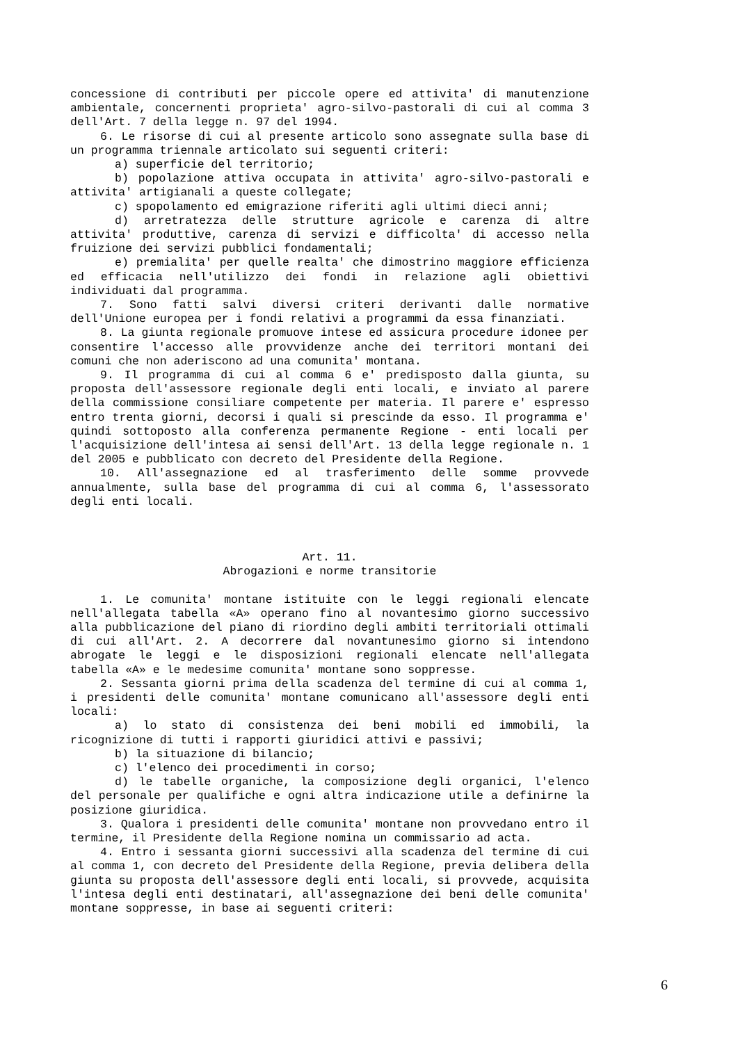concessione di contributi per piccole opere ed attivita' di manutenzione ambientale, concernenti proprieta' agro-silvo-pastorali di cui al comma 3 dell'Art. 7 della legge n. 97 del 1994.
6. Le risorse di cui al presente articolo sono assegnate sulla base di un programma triennale articolato sui seguenti criteri:
a) superficie del territorio;
b) popolazione attiva occupata in attivita' agro-silvo-pastorali e attivita' artigianali a queste collegate;
c) spopolamento ed emigrazione riferiti agli ultimi dieci anni;
d) arretratezza delle strutture agricole e carenza di altre attivita' produttive, carenza di servizi e difficolta' di accesso nella fruizione dei servizi pubblici fondamentali;
e) premialita' per quelle realta' che dimostrino maggiore efficienza ed efficacia nell'utilizzo dei fondi in relazione agli obiettivi individuati dal programma.
7. Sono fatti salvi diversi criteri derivanti dalle normative dell'Unione europea per i fondi relativi a programmi da essa finanziati.
8. La giunta regionale promuove intese ed assicura procedure idonee per consentire l'accesso alle provvidenze anche dei territori montani dei comuni che non aderiscono ad una comunita' montana.
9. Il programma di cui al comma 6 e' predisposto dalla giunta, su proposta dell'assessore regionale degli enti locali, e inviato al parere della commissione consiliare competente per materia. Il parere e' espresso entro trenta giorni, decorsi i quali si prescinde da esso. Il programma e' quindi sottoposto alla conferenza permanente Regione - enti locali per l'acquisizione dell'intesa ai sensi dell'Art. 13 della legge regionale n. 1 del 2005 e pubblicato con decreto del Presidente della Regione.
10. All'assegnazione ed al trasferimento delle somme provvede annualmente, sulla base del programma di cui al comma 6, l'assessorato degli enti locali.
Art. 11.
Abrogazioni e norme transitorie
1. Le comunita' montane istituite con le leggi regionali elencate nell'allegata tabella «A» operano fino al novantesimo giorno successivo alla pubblicazione del piano di riordino degli ambiti territoriali ottimali di cui all'Art. 2. A decorrere dal novantunesimo giorno si intendono abrogate le leggi e le disposizioni regionali elencate nell'allegata tabella «A» e le medesime comunita' montane sono soppresse.
2. Sessanta giorni prima della scadenza del termine di cui al comma 1, i presidenti delle comunita' montane comunicano all'assessore degli enti locali:
a) lo stato di consistenza dei beni mobili ed immobili, la ricognizione di tutti i rapporti giuridici attivi e passivi;
b) la situazione di bilancio;
c) l'elenco dei procedimenti in corso;
d) le tabelle organiche, la composizione degli organici, l'elenco del personale per qualifiche e ogni altra indicazione utile a definirne la posizione giuridica.
3. Qualora i presidenti delle comunita' montane non provvedano entro il termine, il Presidente della Regione nomina un commissario ad acta.
4. Entro i sessanta giorni successivi alla scadenza del termine di cui al comma 1, con decreto del Presidente della Regione, previa delibera della giunta su proposta dell'assessore degli enti locali, si provvede, acquisita l'intesa degli enti destinatari, all'assegnazione dei beni delle comunita' montane soppresse, in base ai seguenti criteri:
6